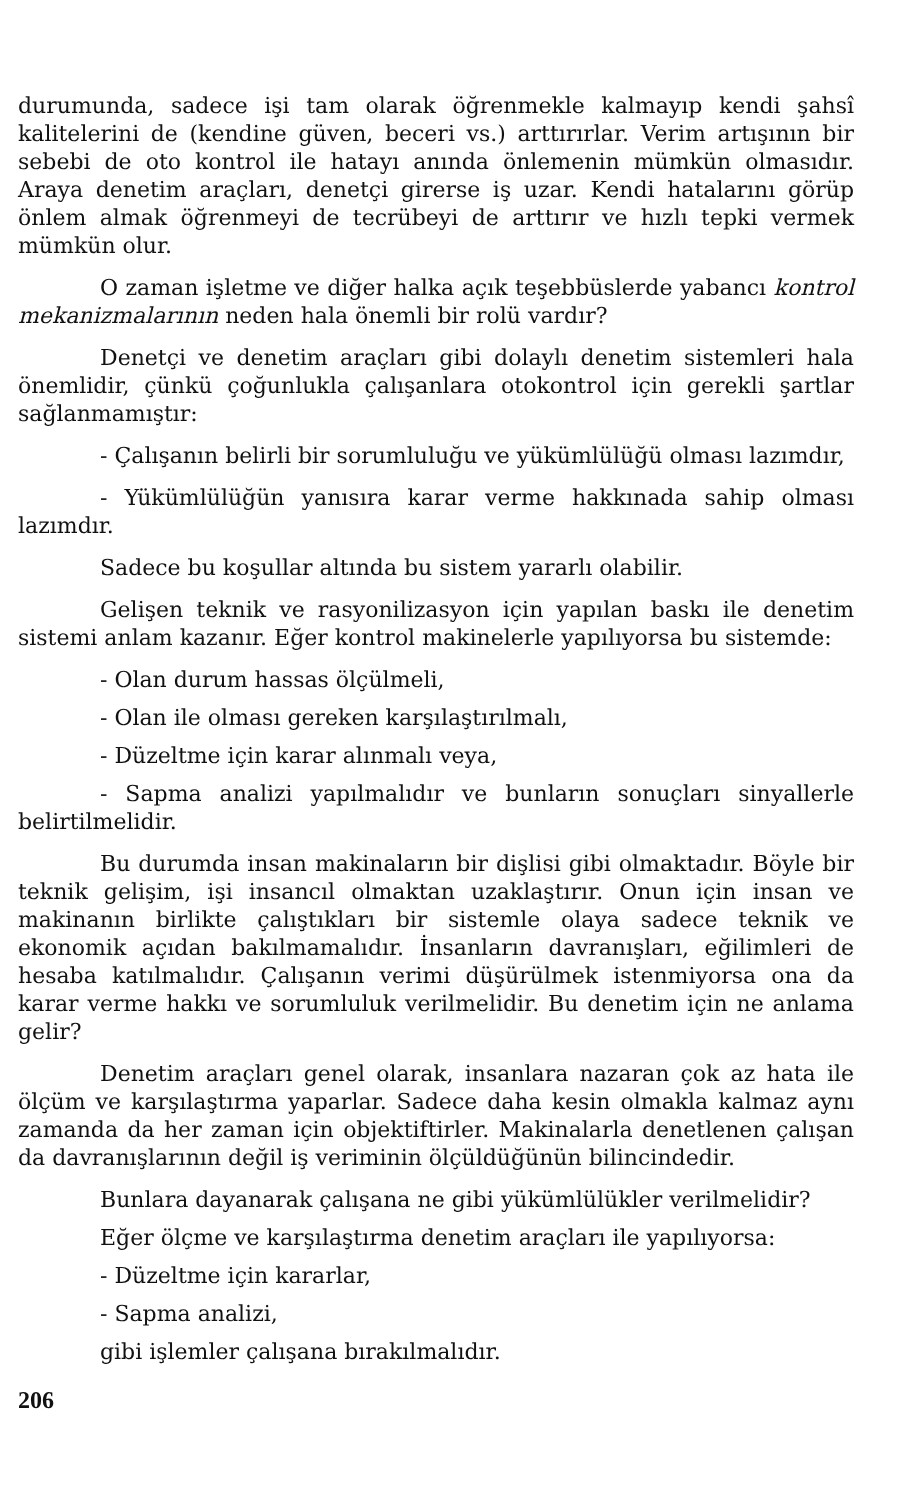durumunda, sadece işi tam olarak öğrenmekle kalmayıp kendi şahsî kalitelerini de (kendine güven, beceri vs.) arttırırlar. Verim artışının bir sebebi de oto kontrol ile hatayı anında önlemenin mümkün olmasıdır. Araya denetim araçları, denetçi girerse iş uzar. Kendi hatalarını görüp önlem almak öğrenmeyi de tecrübeyi de arttırır ve hızlı tepki vermek mümkün olur.
O zaman işletme ve diğer halka açık teşebbüslerde yabancı kontrol mekanizmalarının neden hala önemli bir rolü vardır?
Denetçi ve denetim araçları gibi dolaylı denetim sistemleri hala önemlidir, çünkü çoğunlukla çalışanlara otokontrol için gerekli şartlar sağlanmamıştır:
- Çalışanın belirli bir sorumluluğu ve yükümlülüğü olması lazımdır,
- Yükümlülüğün yanısıra karar verme hakkınada sahip olması lazımdır.
Sadece bu koşullar altında bu sistem yararlı olabilir.
Gelişen teknik ve rasyonilizasyon için yapılan baskı ile denetim sistemi anlam kazanır. Eğer kontrol makinelerle yapılıyorsa bu sistemde:
- Olan durum hassas ölçülmeli,
- Olan ile olması gereken karşılaştırılmalı,
- Düzeltme için karar alınmalı veya,
- Sapma analizi yapılmalıdır ve bunların sonuçları sinyallerle belirtilmelidir.
Bu durumda insan makinaların bir dişlisi gibi olmaktadır. Böyle bir teknik gelişim, işi insancıl olmaktan uzaklaştırır. Onun için insan ve makinanın birlikte çalıştıkları bir sistemle olaya sadece teknik ve ekonomik açıdan bakılmamalıdır. İnsanların davranışları, eğilimleri de hesaba katılmalıdır. Çalışanın verimi düşürülmek istenmiyorsa ona da karar verme hakkı ve sorumluluk verilmelidir. Bu denetim için ne anlama gelir?
Denetim araçları genel olarak, insanlara nazaran çok az hata ile ölçüm ve karşılaştırma yaparlar. Sadece daha kesin olmakla kalmaz aynı zamanda da her zaman için objektiftirler. Makinalarla denetlenen çalışan da davranışlarının değil iş veriminin ölçüldüğünün bilincindedir.
Bunlara dayanarak çalışana ne gibi yükümlülükler verilmelidir?
Eğer ölçme ve karşılaştırma denetim araçları ile yapılıyorsa:
- Düzeltme için kararlar,
- Sapma analizi,
gibi işlemler çalışana bırakılmalıdır.
206